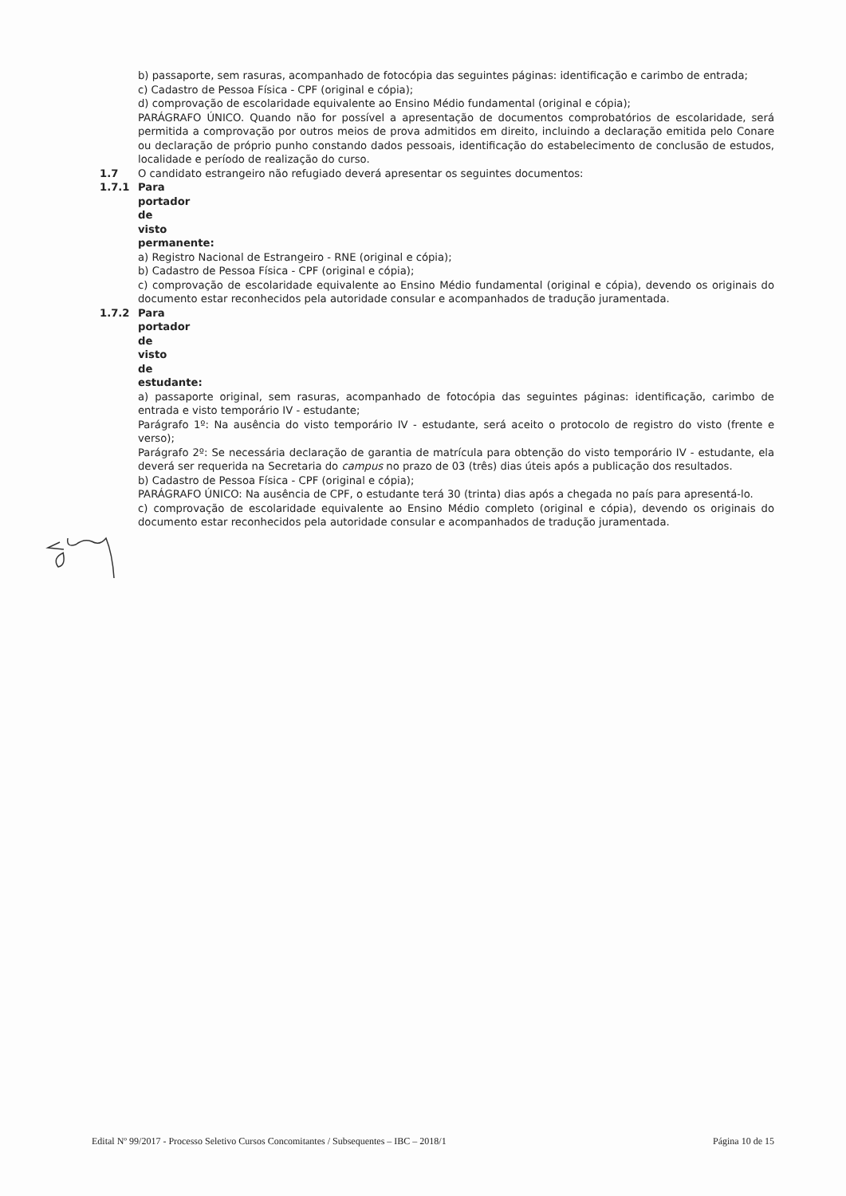b) passaporte, sem rasuras, acompanhado de fotocópia das seguintes páginas: identificação e carimbo de entrada;
c) Cadastro de Pessoa Física - CPF (original e cópia);
d) comprovação de escolaridade equivalente ao Ensino Médio fundamental (original e cópia);
PARÁGRAFO ÚNICO. Quando não for possível a apresentação de documentos comprobatórios de escolaridade, será permitida a comprovação por outros meios de prova admitidos em direito, incluindo a declaração emitida pelo Conare ou declaração de próprio punho constando dados pessoais, identificação do estabelecimento de conclusão de estudos, localidade e período de realização do curso.
1.7 O candidato estrangeiro não refugiado deverá apresentar os seguintes documentos:
1.7.1 Para portador de visto permanente:
a) Registro Nacional de Estrangeiro - RNE (original e cópia);
b) Cadastro de Pessoa Física - CPF (original e cópia);
c) comprovação de escolaridade equivalente ao Ensino Médio fundamental (original e cópia), devendo os originais do documento estar reconhecidos pela autoridade consular e acompanhados de tradução juramentada.
1.7.2 Para portador de visto de estudante:
a) passaporte original, sem rasuras, acompanhado de fotocópia das seguintes páginas: identificação, carimbo de entrada e visto temporário IV - estudante;
Parágrafo 1º: Na ausência do visto temporário IV - estudante, será aceito o protocolo de registro do visto (frente e verso);
Parágrafo 2º: Se necessária declaração de garantia de matrícula para obtenção do visto temporário IV - estudante, ela deverá ser requerida na Secretaria do campus no prazo de 03 (três) dias úteis após a publicação dos resultados.
b) Cadastro de Pessoa Física - CPF (original e cópia);
PARÁGRAFO ÚNICO: Na ausência de CPF, o estudante terá 30 (trinta) dias após a chegada no país para apresentá-lo.
c) comprovação de escolaridade equivalente ao Ensino Médio completo (original e cópia), devendo os originais do documento estar reconhecidos pela autoridade consular e acompanhados de tradução juramentada.
Edital Nº 99/2017 - Processo Seletivo Cursos Concomitantes / Subsequentes – IBC – 2018/1 Página 10 de 15